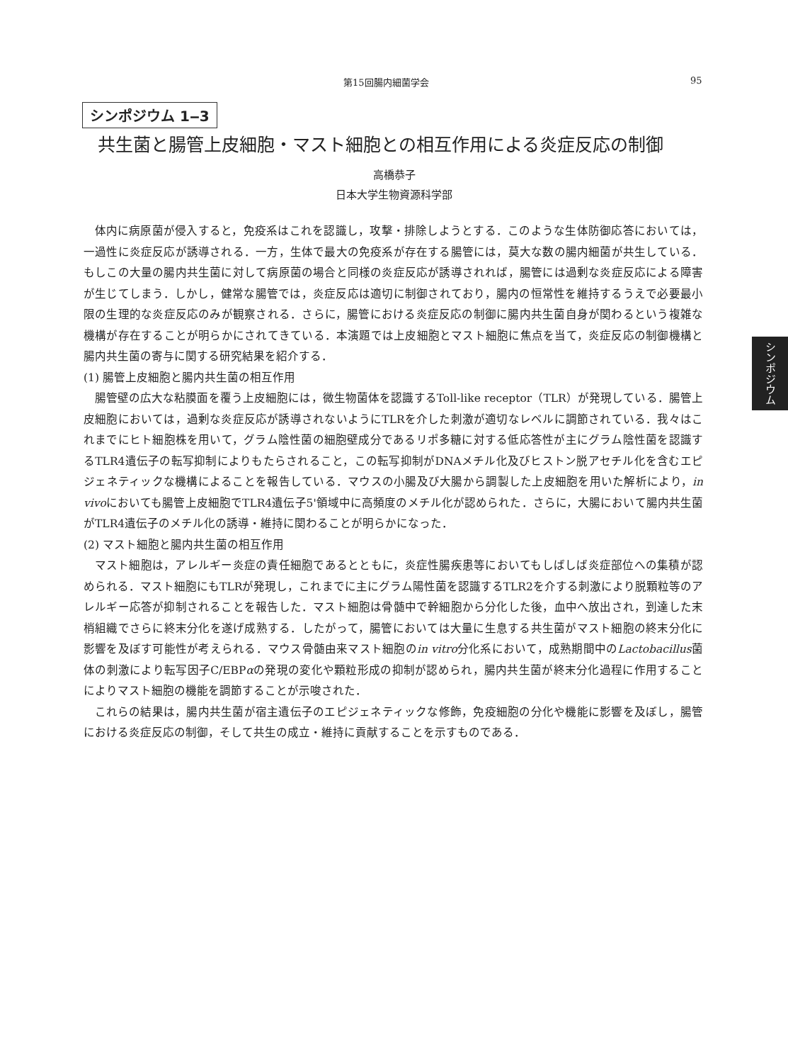第15回腸内細菌学会 95
シンポジウム 1‒3
共生菌と腸管上皮細胞・マスト細胞との相互作用による炎症反応の制御
高橋恭子
日本大学生物資源科学部
体内に病原菌が侵入すると，免疫系はこれを認識し，攻撃・排除しようとする．このような生体防御応答においては，一過性に炎症反応が誘導される．一方，生体で最大の免疫系が存在する腸管には，莫大な数の腸内細菌が共生している．もしこの大量の腸内共生菌に対して病原菌の場合と同様の炎症反応が誘導されれば，腸管には過剰な炎症反応による障害が生じてしまう．しかし，健常な腸管では，炎症反応は適切に制御されており，腸内の恒常性を維持するうえで必要最小限の生理的な炎症反応のみが観察される．さらに，腸管における炎症反応の制御に腸内共生菌自身が関わるという複雑な機構が存在することが明らかにされてきている．本演題では上皮細胞とマスト細胞に焦点を当て，炎症反応の制御機構と腸内共生菌の寄与に関する研究結果を紹介する．
(1) 腸管上皮細胞と腸内共生菌の相互作用
腸管壁の広大な粘膜面を覆う上皮細胞には，微生物菌体を認識するToll-like receptor（TLR）が発現している．腸管上皮細胞においては，過剰な炎症反応が誘導されないようにTLRを介した刺激が適切なレベルに調節されている．我々はこれまでにヒト細胞株を用いて，グラム陰性菌の細胞壁成分であるリポ多糖に対する低応答性が主にグラム陰性菌を認識するTLR4遺伝子の転写抑制によりもたらされること，この転写抑制がDNAメチル化及びヒストン脱アセチル化を含むエピジェネティックな機構によることを報告している．マウスの小腸及び大腸から調製した上皮細胞を用いた解析により，in vivoにおいても腸管上皮細胞でTLR4遺伝子5'領域中に高頻度のメチル化が認められた．さらに，大腸において腸内共生菌がTLR4遺伝子のメチル化の誘導・維持に関わることが明らかになった．
(2) マスト細胞と腸内共生菌の相互作用
マスト細胞は，アレルギー炎症の責任細胞であるとともに，炎症性腸疾患等においてもしばしば炎症部位への集積が認められる．マスト細胞にもTLRが発現し，これまでに主にグラム陽性菌を認識するTLR2を介する刺激により脱顆粒等のアレルギー応答が抑制されることを報告した．マスト細胞は骨髄中で幹細胞から分化した後，血中へ放出され，到達した末梢組織でさらに終末分化を遂げ成熟する．したがって，腸管においては大量に生息する共生菌がマスト細胞の終末分化に影響を及ぼす可能性が考えられる．マウス骨髄由来マスト細胞のin vitro分化系において，成熟期間中のLactobacillus菌体の刺激により転写因子C/EBPαの発現の変化や顆粒形成の抑制が認められ，腸内共生菌が終末分化過程に作用することによりマスト細胞の機能を調節することが示唆された．
これらの結果は，腸内共生菌が宿主遺伝子のエピジェネティックな修飾，免疫細胞の分化や機能に影響を及ぼし，腸管における炎症反応の制御，そして共生の成立・維持に貢献することを示すものである．
シンポジウム